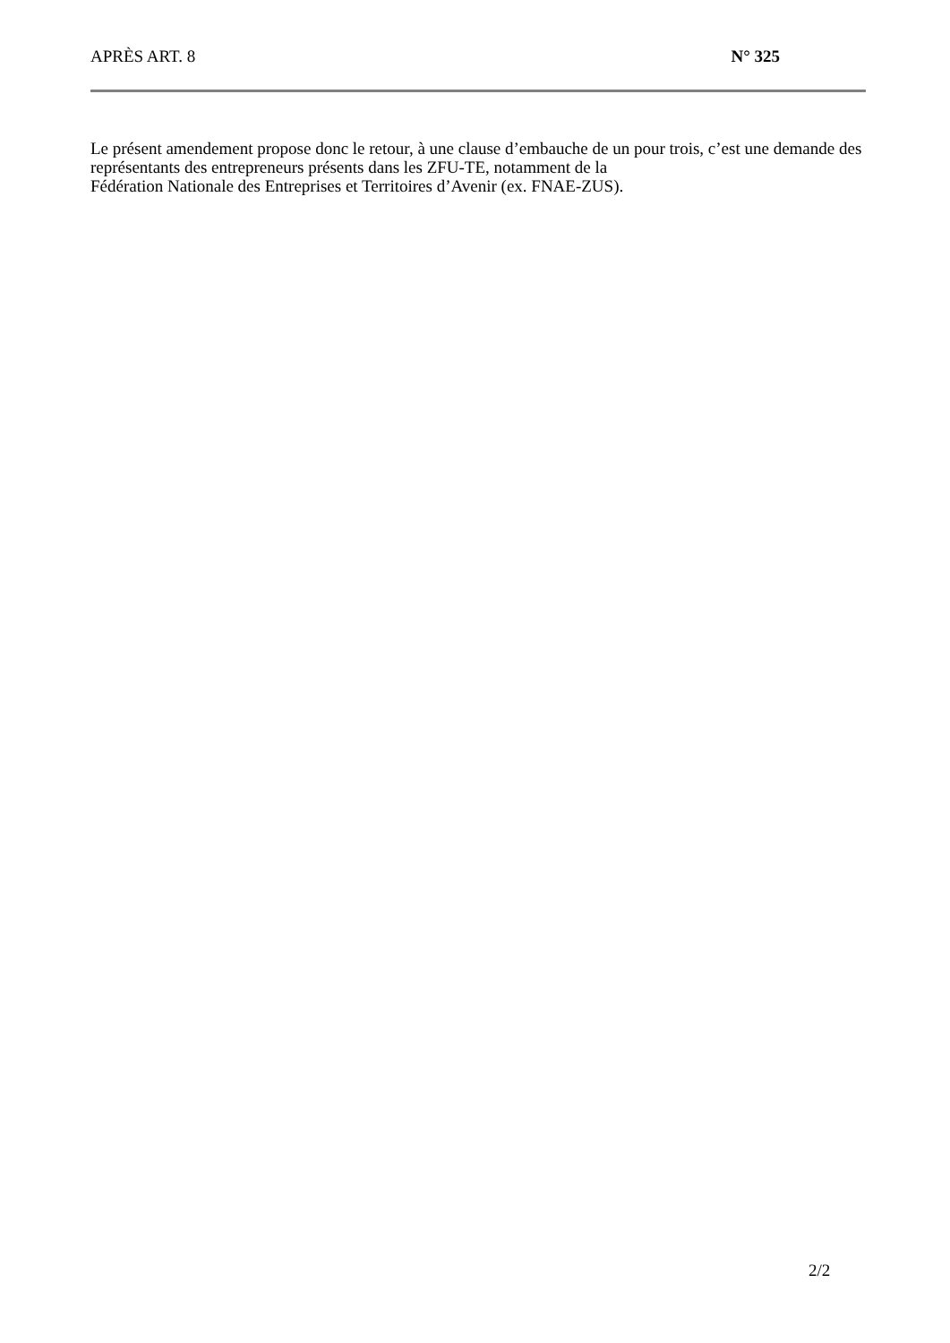APRÈS ART. 8 N° 325
Le présent amendement propose donc le retour, à une clause d’embauche de un pour trois, c’est une demande des représentants des entrepreneurs présents dans les ZFU-TE, notamment de la
Fédération Nationale des Entreprises et Territoires d’Avenir (ex. FNAE-ZUS).
2/2